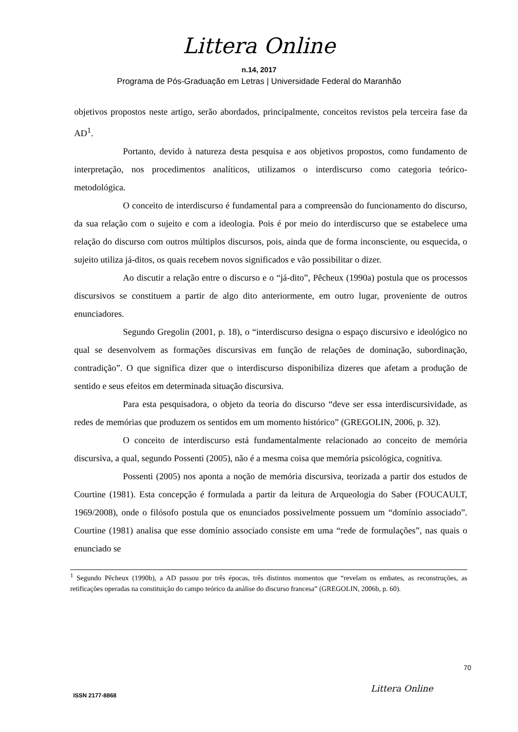Littera Online
n.14, 2017
Programa de Pós-Graduação em Letras | Universidade Federal do Maranhão
objetivos propostos neste artigo, serão abordados, principalmente, conceitos revistos pela terceira fase da AD<sup>1</sup>.
Portanto, devido à natureza desta pesquisa e aos objetivos propostos, como fundamento de interpretação, nos procedimentos analíticos, utilizamos o interdiscurso como categoria teórico-metodológica.
O conceito de interdiscurso é fundamental para a compreensão do funcionamento do discurso, da sua relação com o sujeito e com a ideologia. Pois é por meio do interdiscurso que se estabelece uma relação do discurso com outros múltiplos discursos, pois, ainda que de forma inconsciente, ou esquecida, o sujeito utiliza já-ditos, os quais recebem novos significados e vão possibilitar o dizer.
Ao discutir a relação entre o discurso e o “já-dito”, Pêcheux (1990a) postula que os processos discursivos se constituem a partir de algo dito anteriormente, em outro lugar, proveniente de outros enunciadores.
Segundo Gregolin (2001, p. 18), o “interdiscurso designa o espaço discursivo e ideológico no qual se desenvolvem as formações discursivas em função de relações de dominação, subordinação, contradição”. O que significa dizer que o interdiscurso disponibiliza dizeres que afetam a produção de sentido e seus efeitos em determinada situação discursiva.
Para esta pesquisadora, o objeto da teoria do discurso “deve ser essa interdiscursividade, as redes de memórias que produzem os sentidos em um momento histórico” (GREGOLIN, 2006, p. 32).
O conceito de interdiscurso está fundamentalmente relacionado ao conceito de memória discursiva, a qual, segundo Possenti (2005), não é a mesma coisa que memória psicológica, cognitiva.
Possenti (2005) nos aponta a noção de memória discursiva, teorizada a partir dos estudos de Courtine (1981). Esta concepção é formulada a partir da leitura de Arqueologia do Saber (FOUCAULT, 1969/2008), onde o filósofo postula que os enunciados possivelmente possuem um “domínio associado”. Courtine (1981) analisa que esse domínio associado consiste em uma “rede de formulações”, nas quais o enunciado se
<sup>1</sup> Segundo Pêcheux (1990b), a AD passou por três épocas, três distintos momentos que “revelam os embates, as reconstruções, as retificações operadas na constituição do campo teórico da análise do discurso francesa” (GREGOLIN, 2006b, p. 60).
70
Littera Online
ISSN 2177-8868